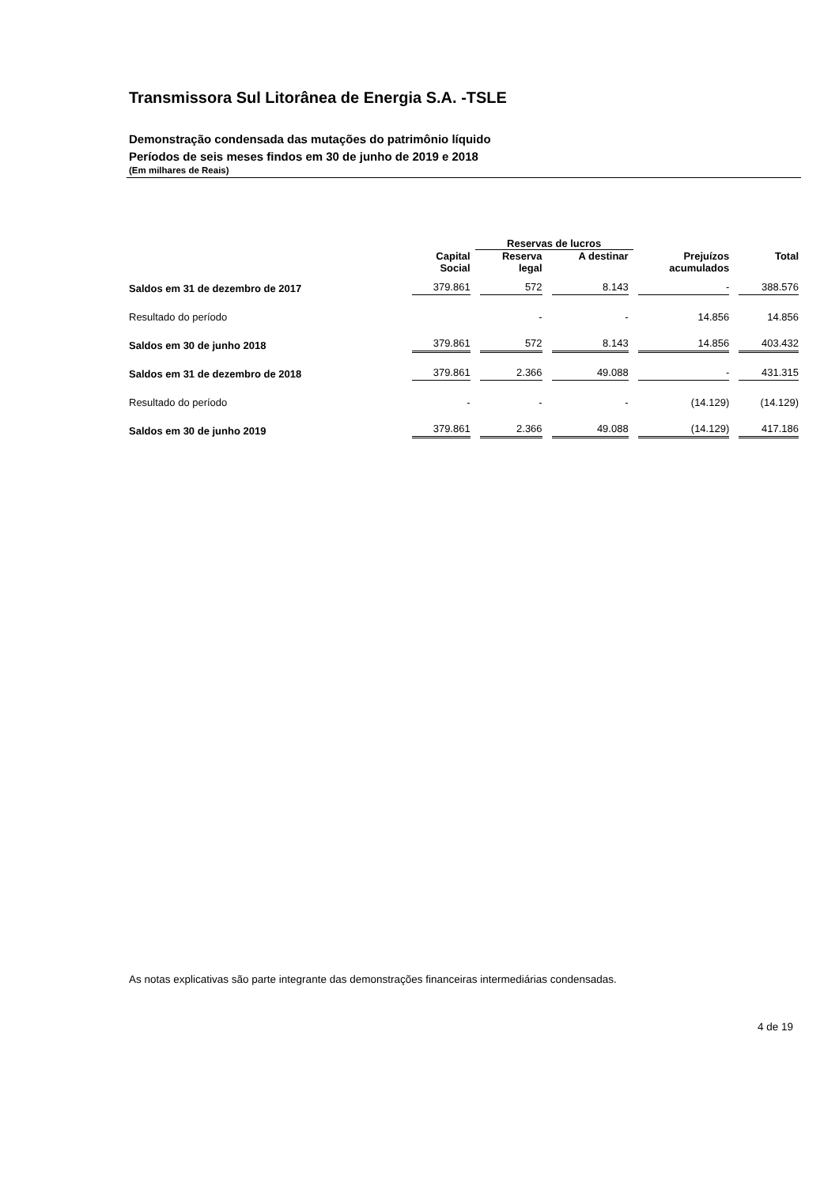Transmissora Sul Litorânea de Energia S.A. -TSLE
Demonstração condensada das mutações do patrimônio líquido
Períodos de seis meses findos em 30 de junho de 2019 e 2018
(Em milhares de Reais)
| | | Reservas de lucros | | | |
| --- | --- | --- | --- | --- | --- |
| | Capital Social | Reserva legal | A destinar | Prejuízos acumulados | Total |
| Saldos em 31 de dezembro de 2017 | 379.861 | 572 | 8.143 | - | 388.576 |
| Resultado do período | | - | - | 14.856 | 14.856 |
| Saldos em 30 de junho 2018 | 379.861 | 572 | 8.143 | 14.856 | 403.432 |
| Saldos em 31 de dezembro de 2018 | 379.861 | 2.366 | 49.088 | - | 431.315 |
| Resultado do período | - | - | - | (14.129) | (14.129) |
| Saldos em 30 de junho 2019 | 379.861 | 2.366 | 49.088 | (14.129) | 417.186 |
As notas explicativas são parte integrante das demonstrações financeiras intermediárias condensadas.
4 de 19